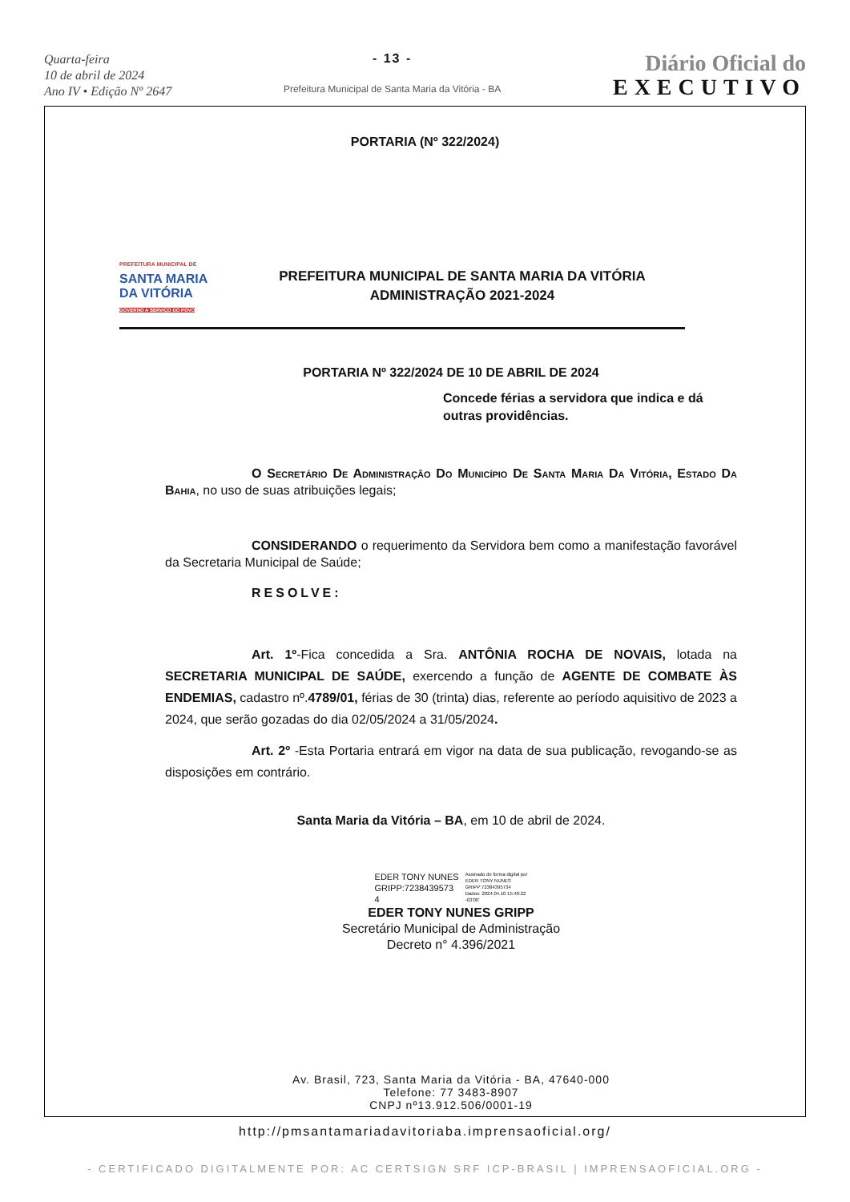Quarta-feira
10 de abril de 2024
Ano IV • Edição Nº 2647
- 13 -
Prefeitura Municipal de Santa Maria da Vitória - BA
Diário Oficial do
EXECUTIVO
PORTARIA (Nº 322/2024)
PREFEITURA MUNICIPAL DE
SANTA MARIA
DA VITÓRIA
GOVERNO A SERVIÇO DO POVO
PREFEITURA MUNICIPAL DE SANTA MARIA DA VITÓRIA
ADMINISTRAÇÃO 2021-2024
PORTARIA Nº 322/2024 DE 10 DE ABRIL DE 2024
Concede férias a servidora que indica e dá outras providências.
O Secretário De Administração Do Município De Santa Maria Da Vitória, Estado Da Bahia, no uso de suas atribuições legais;
CONSIDERANDO o requerimento da Servidora bem como a manifestação favorável da Secretaria Municipal de Saúde;
RESOLVE:
Art. 1º-Fica concedida a Sra. ANTÔNIA ROCHA DE NOVAIS, lotada na SECRETARIA MUNICIPAL DE SAÚDE, exercendo a função de AGENTE DE COMBATE ÀS ENDEMIAS, cadastro nº.4789/01, férias de 30 (trinta) dias, referente ao período aquisitivo de 2023 a 2024, que serão gozadas do dia 02/05/2024 a 31/05/2024.
Art. 2º -Esta Portaria entrará em vigor na data de sua publicação, revogando-se as disposições em contrário.
Santa Maria da Vitória – BA, em 10 de abril de 2024.
EDER TONY NUNES
GRIPP:7238439573
4
Assinado de forma digital por
EDER TONY NUNES
GRIPP:72384395734
Dados: 2024.04.10 15:40:22
-03'00'
EDER TONY NUNES GRIPP
Secretário Municipal de Administração
Decreto n° 4.396/2021
Av. Brasil, 723, Santa Maria da Vitória - BA, 47640-000
Telefone: 77 3483-8907
CNPJ nº13.912.506/0001-19
http://pmsantamariadavitoriaba.imprensaoficial.org/
- CERTIFICADO DIGITALMENTE POR: AC CERTSIGN SRF ICP-BRASIL | IMPRENSAOFICIAL.ORG -